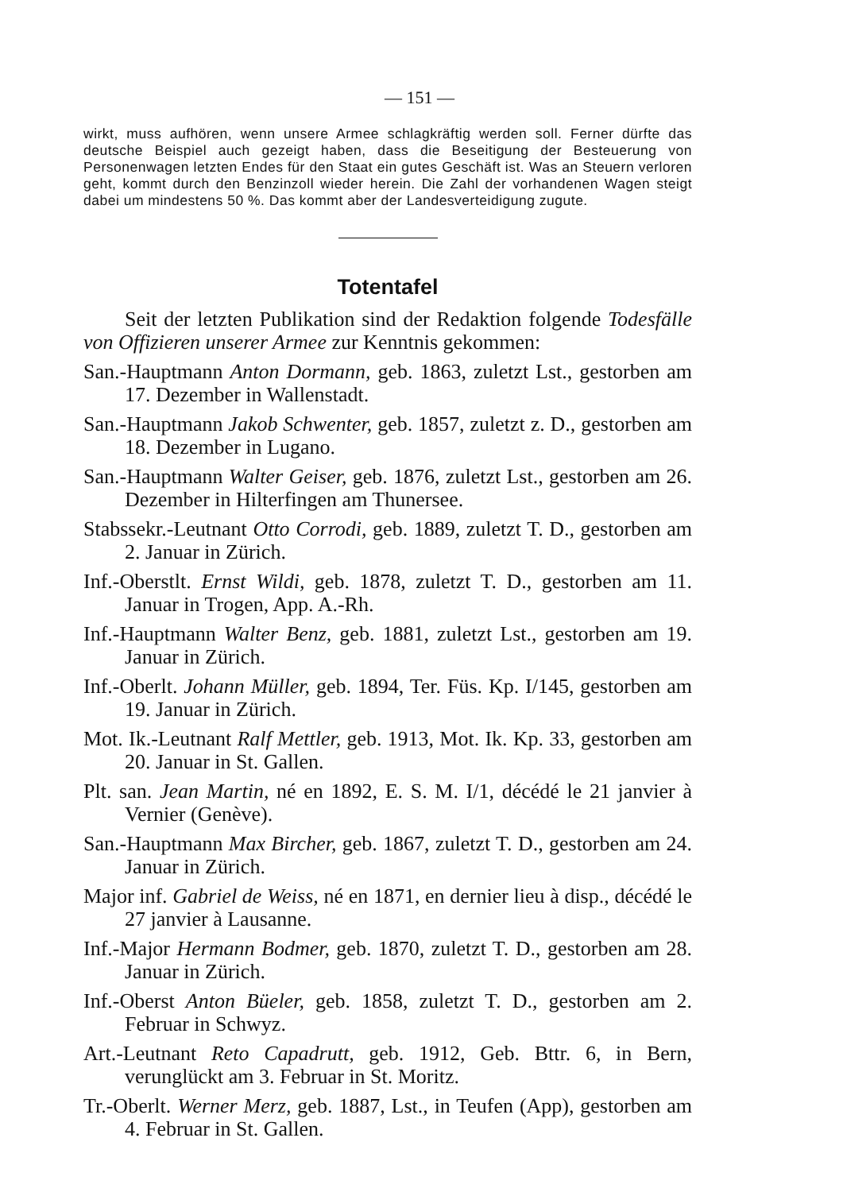— 151 —
wirkt, muss aufhören, wenn unsere Armee schlagkräftig werden soll. Ferner dürfte das deutsche Beispiel auch gezeigt haben, dass die Beseitigung der Besteuerung von Personenwagen letzten Endes für den Staat ein gutes Geschäft ist. Was an Steuern verloren geht, kommt durch den Benzinzoll wieder herein. Die Zahl der vorhandenen Wagen steigt dabei um mindestens 50 %. Das kommt aber der Landesverteidigung zugute.
Totentafel
Seit der letzten Publikation sind der Redaktion folgende Todesfälle von Offizieren unserer Armee zur Kenntnis gekommen:
San.-Hauptmann Anton Dormann, geb. 1863, zuletzt Lst., gestorben am 17. Dezember in Wallenstadt.
San.-Hauptmann Jakob Schwenter, geb. 1857, zuletzt z. D., gestorben am 18. Dezember in Lugano.
San.-Hauptmann Walter Geiser, geb. 1876, zuletzt Lst., gestorben am 26. Dezember in Hilterfingen am Thunersee.
Stabssekr.-Leutnant Otto Corrodi, geb. 1889, zuletzt T. D., gestorben am 2. Januar in Zürich.
Inf.-Oberstlt. Ernst Wildi, geb. 1878, zuletzt T. D., gestorben am 11. Januar in Trogen, App. A.-Rh.
Inf.-Hauptmann Walter Benz, geb. 1881, zuletzt Lst., gestorben am 19. Januar in Zürich.
Inf.-Oberlt. Johann Müller, geb. 1894, Ter. Füs. Kp. I/145, gestorben am 19. Januar in Zürich.
Mot. Ik.-Leutnant Ralf Mettler, geb. 1913, Mot. Ik. Kp. 33, gestorben am 20. Januar in St. Gallen.
Plt. san. Jean Martin, né en 1892, E. S. M. I/1, décédé le 21 janvier à Vernier (Genève).
San.-Hauptmann Max Bircher, geb. 1867, zuletzt T. D., gestorben am 24. Januar in Zürich.
Major inf. Gabriel de Weiss, né en 1871, en dernier lieu à disp., décédé le 27 janvier à Lausanne.
Inf.-Major Hermann Bodmer, geb. 1870, zuletzt T. D., gestorben am 28. Januar in Zürich.
Inf.-Oberst Anton Büeler, geb. 1858, zuletzt T. D., gestorben am 2. Februar in Schwyz.
Art.-Leutnant Reto Capadrutt, geb. 1912, Geb. Bttr. 6, in Bern, verunglückt am 3. Februar in St. Moritz.
Tr.-Oberlt. Werner Merz, geb. 1887, Lst., in Teufen (App), gestorben am 4. Februar in St. Gallen.